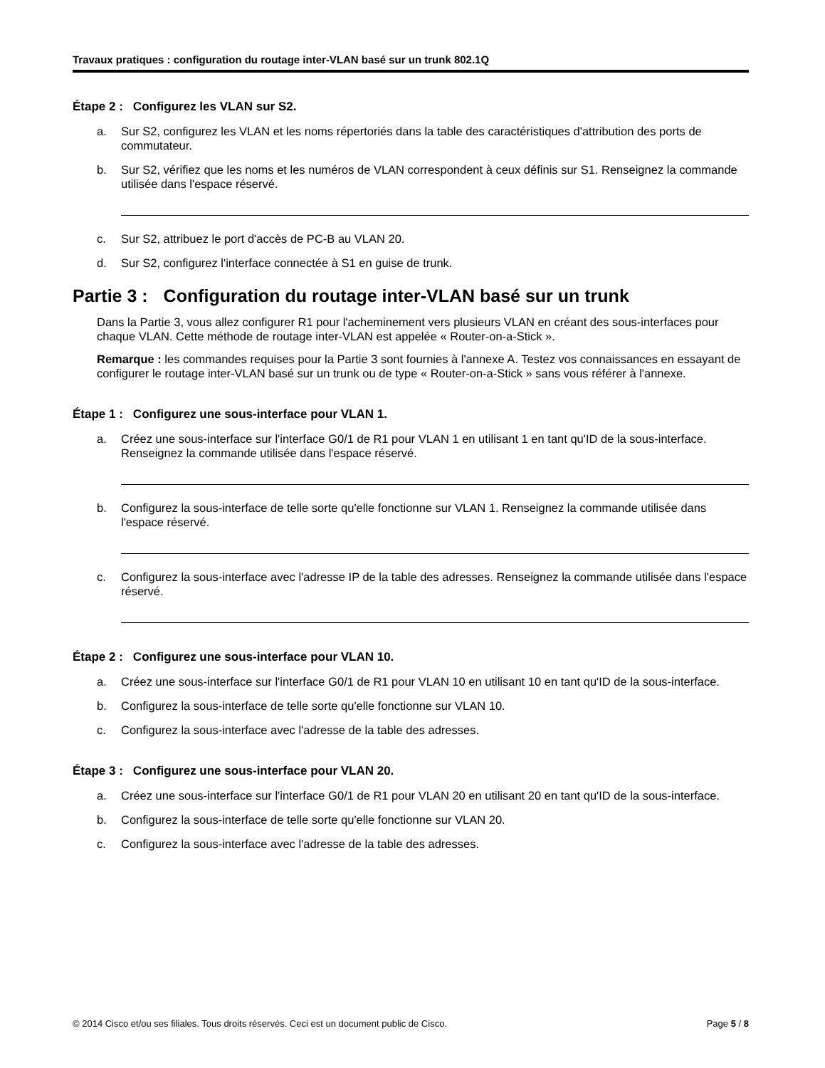Travaux pratiques : configuration du routage inter-VLAN basé sur un trunk 802.1Q
Étape 2 : Configurez les VLAN sur S2.
a. Sur S2, configurez les VLAN et les noms répertoriés dans la table des caractéristiques d'attribution des ports de commutateur.
b. Sur S2, vérifiez que les noms et les numéros de VLAN correspondent à ceux définis sur S1. Renseignez la commande utilisée dans l'espace réservé.
c. Sur S2, attribuez le port d'accès de PC-B au VLAN 20.
d. Sur S2, configurez l'interface connectée à S1 en guise de trunk.
Partie 3 : Configuration du routage inter-VLAN basé sur un trunk
Dans la Partie 3, vous allez configurer R1 pour l'acheminement vers plusieurs VLAN en créant des sous-interfaces pour chaque VLAN. Cette méthode de routage inter-VLAN est appelée « Router-on-a-Stick ».
Remarque : les commandes requises pour la Partie 3 sont fournies à l'annexe A. Testez vos connaissances en essayant de configurer le routage inter-VLAN basé sur un trunk ou de type « Router-on-a-Stick » sans vous référer à l'annexe.
Étape 1 : Configurez une sous-interface pour VLAN 1.
a. Créez une sous-interface sur l'interface G0/1 de R1 pour VLAN 1 en utilisant 1 en tant qu'ID de la sous-interface. Renseignez la commande utilisée dans l'espace réservé.
b. Configurez la sous-interface de telle sorte qu'elle fonctionne sur VLAN 1. Renseignez la commande utilisée dans l'espace réservé.
c. Configurez la sous-interface avec l'adresse IP de la table des adresses. Renseignez la commande utilisée dans l'espace réservé.
Étape 2 : Configurez une sous-interface pour VLAN 10.
a. Créez une sous-interface sur l'interface G0/1 de R1 pour VLAN 10 en utilisant 10 en tant qu'ID de la sous-interface.
b. Configurez la sous-interface de telle sorte qu'elle fonctionne sur VLAN 10.
c. Configurez la sous-interface avec l'adresse de la table des adresses.
Étape 3 : Configurez une sous-interface pour VLAN 20.
a. Créez une sous-interface sur l'interface G0/1 de R1 pour VLAN 20 en utilisant 20 en tant qu'ID de la sous-interface.
b. Configurez la sous-interface de telle sorte qu'elle fonctionne sur VLAN 20.
c. Configurez la sous-interface avec l'adresse de la table des adresses.
© 2014 Cisco et/ou ses filiales. Tous droits réservés. Ceci est un document public de Cisco. Page 5 / 8